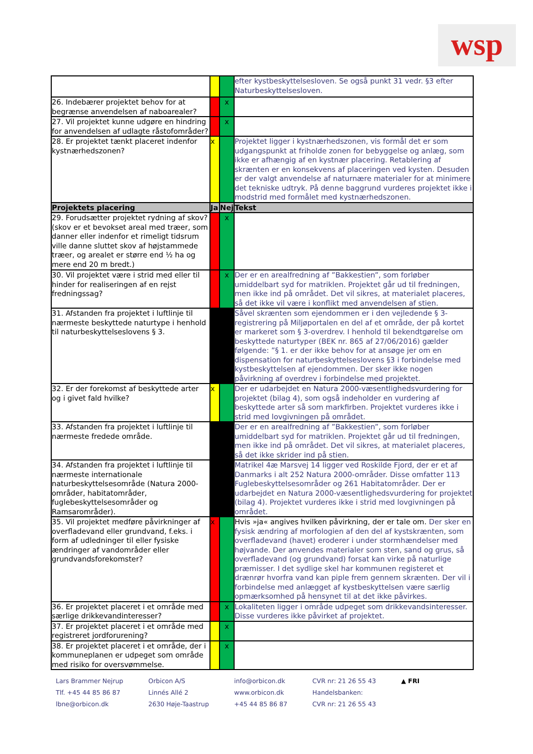wsp
| | | | efter kystbeskyttelsesloven. Se også punkt 31 vedr. §3 efter Naturbeskyttelsesloven. |
| 26. Indebærer projektet behov for at begrænse anvendelsen af naboarealer? | | x | |
| 27. Vil projektet kunne udgøre en hindring for anvendelsen af udlagte råstofområder? | | x | |
| 28. Er projektet tænkt placeret indenfor kystnærhedszonen? | x | | Projektet ligger i kystnærhedszonen, vis formål det er som udgangspunkt at friholde zonen for bebyggelse og anlæg, som ikke er afhængig af en kystnær placering. Retablering af skrænten er en konsekvens af placeringen ved kysten. Desuden er der valgt anvendelse af naturnære materialer for at minimere det tekniske udtryk. På denne baggrund vurderes projektet ikke i modstrid med formålet med kystnærhedszonen. |
| Projektets placering | Ja | Nej | Tekst |
| 29. Forudsætter projektet rydning af skov? (skov er et bevokset areal med træer, som danner eller indenfor et rimeligt tidsrum ville danne sluttet skov af højstammede træer, og arealet er større end ½ ha og mere end 20 m bredt.) | | x | |
| 30. Vil projektet være i strid med eller til hinder for realiseringen af en rejst fredningssag? | | x | Der er en arealfredning af ”Bakkestien”, som forløber umiddelbart syd for matriklen. Projektet går ud til fredningen, men ikke ind på området. Det vil sikres, at materialet placeres, så det ikke vil være i konflikt med anvendelsen af stien. |
| 31. Afstanden fra projektet i luftlinje til nærmeste beskyttede naturtype i henhold til naturbeskyttelseslovens § 3. | | | Såvel skrænten som ejendommen er i den vejledende § 3-registrering på Miljøportalen en del af et område, der på kortet er markeret som § 3-overdrev. I henhold til bekendtgørelse om beskyttede naturtyper (BEK nr. 865 af 27/06/2016) gælder følgende: ”§ 1. er der ikke behov for at ansøge jer om en dispensation for naturbeskyttelseslovens §3 i forbindelse med kystbeskyttelsen af ejendommen. Der sker ikke nogen påvirkning af overdrev i forbindelse med projektet. |
| 32. Er der forekomst af beskyttede arter og i givet fald hvilke? | x | | Der er udarbejdet en Natura 2000-væsentlighedsvurdering for projektet (bilag 4), som også indeholder en vurdering af beskyttede arter så som markfirben. Projektet vurderes ikke i strid med lovgivningen på området. |
| 33. Afstanden fra projektet i luftlinje til nærmeste fredede område. | | | Der er en arealfredning af ”Bakkestien”, som forløber umiddelbart syd for matriklen. Projektet går ud til fredningen, men ikke ind på området. Det vil sikres, at materialet placeres, så det ikke skrider ind på stien. |
| 34. Afstanden fra projektet i luftlinje til nærmeste internationale naturbeskyttelsesområde (Natura 2000-områder, habitatområder, fuglebeskyttelsesområder og Ramsarområder). | | | Matrikel 4æ Marsvej 14 ligger ved Roskilde Fjord, der er et af Danmarks i alt 252 Natura 2000-områder. Disse omfatter 113 Fuglebeskyttelsesområder og 261 Habitatområder. Der er udarbejdet en Natura 2000-væsentlighedsvurdering for projektet (bilag 4). Projektet vurderes ikke i strid med lovgivningen på området. |
| 35. Vil projektet medføre påvirkninger af overfladevand eller grundvand, f.eks. i form af udledninger til eller fysiske ændringer af vandområder eller grundvandsforekomster? | x | | Hvis »ja« angives hvilken påvirkning, der er tale om. Der sker en fysisk ændring af morfologien af den del af kystskrænten, som overfladevand (havet) eroderer i under stormhændelser med højvande. Der anvendes materialer som sten, sand og grus, så overfladevand (og grundvand) forsat kan virke på naturlige præmisser. I det sydlige skel har kommunen registeret et drænrør hvorfra vand kan piple frem gennem skrænten. Der vil i forbindelse med anlægget af kystbeskyttelsen være særlig opmærksomhed på hensynet til at det ikke påvirkes. |
| 36. Er projektet placeret i et område med særlige drikkevandinteresser? | | x | Lokaliteten ligger i område udpeget som drikkevandsinteresser. Disse vurderes ikke påvirket af projektet. |
| 37. Er projektet placeret i et område med registreret jordforurening? | | x | |
| 38. Er projektet placeret i et område, der i kommuneplanen er udpeget som område med risiko for oversvømmelse. | | x | |
Lars Brammer Nejrup
Tlf. +45 44 85 86 87
lbne@orbicon.dk
Orbicon A/S
Linnés Allé 2
2630 Høje-Taastrup
info@orbicon.dk
www.orbicon.dk
+45 44 85 86 87
CVR nr: 21 26 55 43
Handelsbanken:
CVR nr: 21 26 55 43
▲ FRI